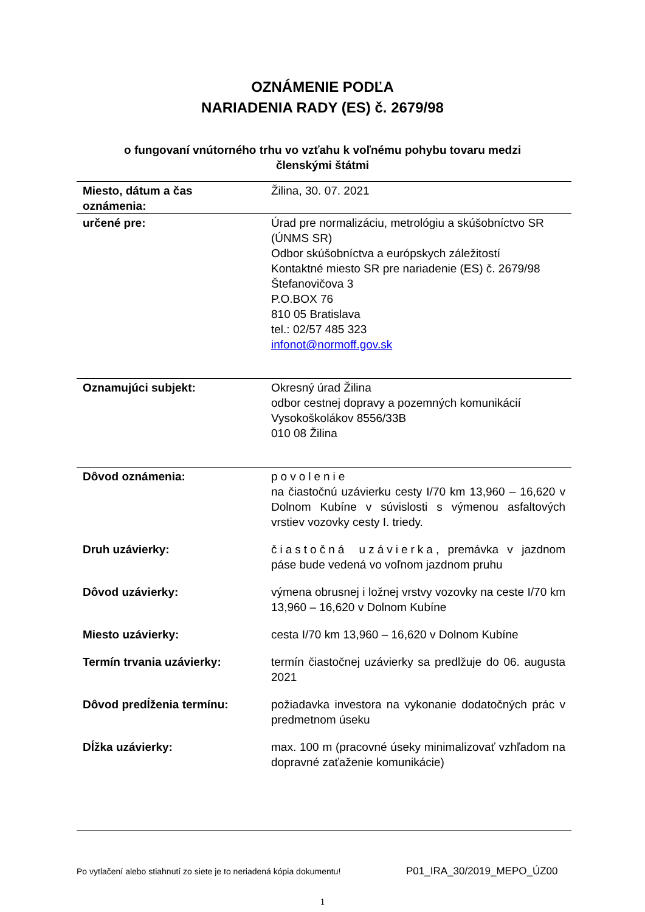OZNÁMENIE PODĽA
NARIADENIA RADY (ES) č. 2679/98
o fungovaní vnútorného trhu vo vzťahu k voľnému pohybu tovaru medzi
členskými štátmi
| Miesto, dátum a čas oznámenia: | Žilina, 30. 07. 2021 |
| určené pre: | Úrad pre normalizáciu, metrológiu a skúšobníctvo SR (ÚNMS SR) Odbor skúšobníctva a európskych záležitostí Kontaktné miesto SR pre nariadenie (ES) č. 2679/98 Štefanovičova 3 P.O.BOX 76 810 05 Bratislava tel.: 02/57 485 323 infonot@normoff.gov.sk |
| Oznamujúci subjekt: | Okresný úrad Žilina odbor cestnej dopravy a pozemných komunikácií Vysokoškolákov 8556/33B 010 08 Žilina |
| Dôvod oznámenia: | povolenie na čiastočnú uzávierku cesty I/70 km 13,960 – 16,620 v Dolnom Kubíne v súvislosti s výmenou asfaltových vrstiev vozovky cesty I. triedy. |
| Druh uzávierky: | čiastočná uzávierka , premávka v jazdnom páse bude vedená vo voľnom jazdnom pruhu |
| Dôvod uzávierky: | výmena obrusnej i ložnej vrstvy vozovky na ceste I/70 km 13,960 – 16,620 v Dolnom Kubíne |
| Miesto uzávierky: | cesta I/70 km 13,960 – 16,620 v Dolnom Kubíne |
| Termín trvania uzávierky: | termín čiastočnej uzávierky sa predlžuje do 06. augusta 2021 |
| Dôvod predĺženia termínu: | požiadavka investora na vykonanie dodatočných prác v predmetnom úseku |
| Dĺžka uzávierky: | max. 100 m (pracovné úseky minimalizovať vzhľadom na dopravné zaťaženie komunikácie) |
Po vytlačení alebo stiahnutí zo siete je to neriadená kópia dokumentu!
P01_IRA_30/2019_MEPO_ÚZ00
1